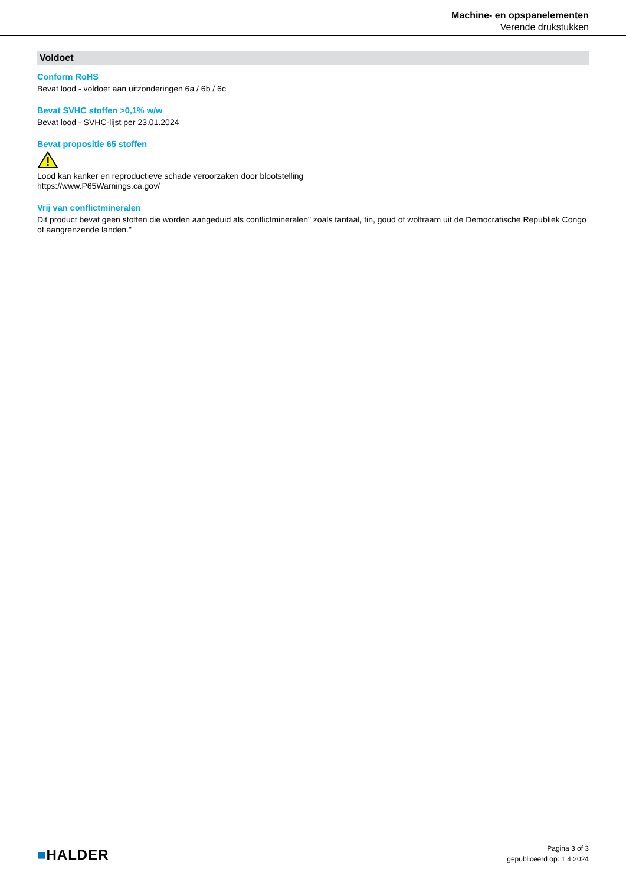Machine- en opspanelementen
Verende drukstukken
Voldoet
Conform RoHS
Bevat lood - voldoet aan uitzonderingen 6a / 6b / 6c
Bevat SVHC stoffen >0,1% w/w
Bevat lood - SVHC-lijst per 23.01.2024
Bevat propositie 65 stoffen
Lood kan kanker en reproductieve schade veroorzaken door blootstelling
https://www.P65Warnings.ca.gov/
Vrij van conflictmineralen
Dit product bevat geen stoffen die worden aangeduid als conflictmineralen" zoals tantaal, tin, goud of wolfraam uit de Democratische Republiek Congo of aangrenzende landen."
■HALDER
Pagina 3 of 3
gepubliceerd op: 1.4.2024